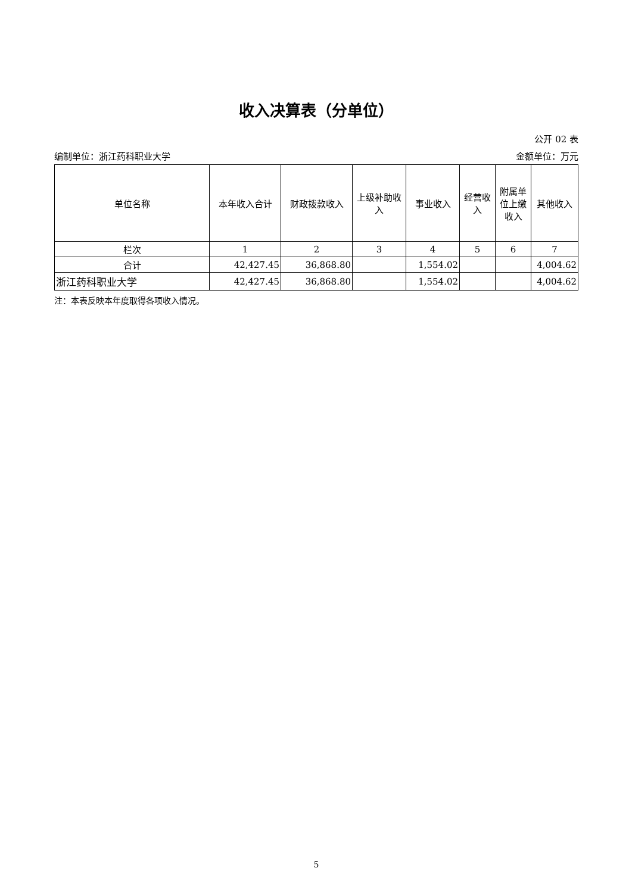收入决算表（分单位）
公开 02 表
编制单位：浙江药科职业大学 金额单位：万元
| 单位名称 | 本年收入合计 | 财政拨款收入 | 上级补助收入 | 事业收入 | 经营收入 | 附属单位上缴收入 | 其他收入 |
| --- | --- | --- | --- | --- | --- | --- | --- |
| 栏次 | 1 | 2 | 3 | 4 | 5 | 6 | 7 |
| 合计 | 42,427.45 | 36,868.80 | | 1,554.02 | | | 4,004.62 |
| 浙江药科职业大学 | 42,427.45 | 36,868.80 | | 1,554.02 | | | 4,004.62 |
注：本表反映本年度取得各项收入情况。
5